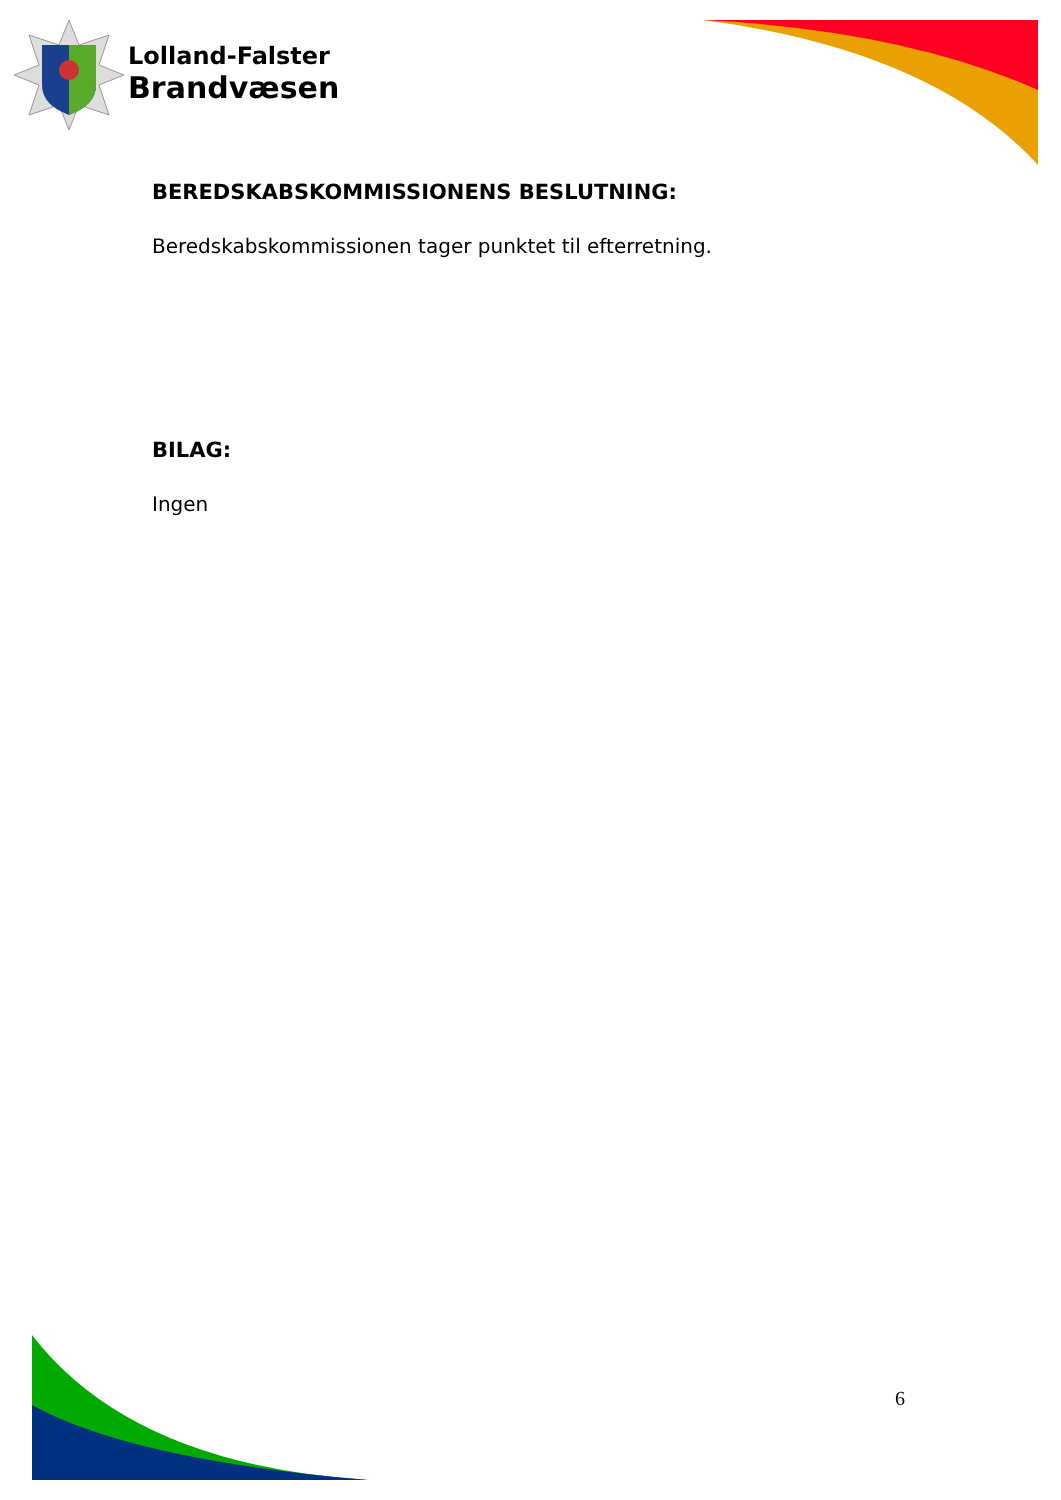Lolland-Falster
Brandvæsen
BEREDSKABSKOMMISSIONENS BESLUTNING:
Beredskabskommissionen tager punktet til efterretning.
BILAG:
Ingen
6